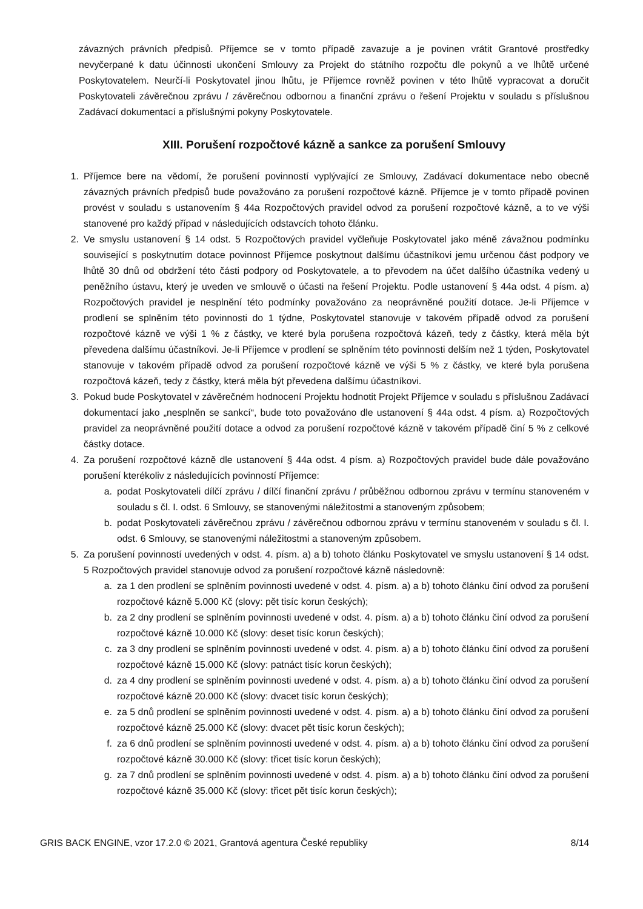závazných právních předpisů. Příjemce se v tomto případě zavazuje a je povinen vrátit Grantové prostředky nevyčerpané k datu účinnosti ukončení Smlouvy za Projekt do státního rozpočtu dle pokynů a ve lhůtě určené Poskytovatelem. Neurčí-li Poskytovatel jinou lhůtu, je Příjemce rovněž povinen v této lhůtě vypracovat a doručit Poskytovateli závěrečnou zprávu / závěrečnou odbornou a finanční zprávu o řešení Projektu v souladu s příslušnou Zadávací dokumentací a příslušnými pokyny Poskytovatele.
XIII. Porušení rozpočtové kázně a sankce za porušení Smlouvy
1. Příjemce bere na vědomí, že porušení povinností vyplývající ze Smlouvy, Zadávací dokumentace nebo obecně závazných právních předpisů bude považováno za porušení rozpočtové kázně. Příjemce je v tomto případě povinen provést v souladu s ustanovením § 44a Rozpočtových pravidel odvod za porušení rozpočtové kázně, a to ve výši stanovené pro každý případ v následujících odstavcích tohoto článku.
2. Ve smyslu ustanovení § 14 odst. 5 Rozpočtových pravidel vyčleňuje Poskytovatel jako méně závažnou podmínku související s poskytnutím dotace povinnost Příjemce poskytnout dalšímu účastníkovi jemu určenou část podpory ve lhůtě 30 dnů od obdržení této části podpory od Poskytovatele, a to převodem na účet dalšího účastníka vedený u peněžního ústavu, který je uveden ve smlouvě o účasti na řešení Projektu. Podle ustanovení § 44a odst. 4 písm. a) Rozpočtových pravidel je nesplnění této podmínky považováno za neoprávněné použití dotace. Je-li Příjemce v prodlení se splněním této povinnosti do 1 týdne, Poskytovatel stanovuje v takovém případě odvod za porušení rozpočtové kázně ve výši 1 % z částky, ve které byla porušena rozpočtová kázeň, tedy z částky, která měla být převedena dalšímu účastníkovi. Je-li Příjemce v prodlení se splněním této povinnosti delším než 1 týden, Poskytovatel stanovuje v takovém případě odvod za porušení rozpočtové kázně ve výši 5 % z částky, ve které byla porušena rozpočtová kázeň, tedy z částky, která měla být převedena dalšímu účastníkovi.
3. Pokud bude Poskytovatel v závěrečném hodnocení Projektu hodnotit Projekt Příjemce v souladu s příslušnou Zadávací dokumentací jako „nesplněn se sankcí“, bude toto považováno dle ustanovení § 44a odst. 4 písm. a) Rozpočtových pravidel za neoprávněné použití dotace a odvod za porušení rozpočtové kázně v takovém případě činí 5 % z celkové částky dotace.
4. Za porušení rozpočtové kázně dle ustanovení § 44a odst. 4 písm. a) Rozpočtových pravidel bude dále považováno porušení kterékoliv z následujících povinností Příjemce:
a. podat Poskytovateli dílčí zprávu / dílčí finanční zprávu / průběžnou odbornou zprávu v termínu stanoveném v souladu s čl. I. odst. 6 Smlouvy, se stanovenými náležitostmi a stanoveným způsobem;
b. podat Poskytovateli závěrečnou zprávu / závěrečnou odbornou zprávu v termínu stanoveném v souladu s čl. I. odst. 6 Smlouvy, se stanovenými náležitostmi a stanoveným způsobem.
5. Za porušení povinností uvedených v odst. 4. písm. a) a b) tohoto článku Poskytovatel ve smyslu ustanovení § 14 odst. 5 Rozpočtových pravidel stanovuje odvod za porušení rozpočtové kázně následovně:
a. za 1 den prodlení se splněním povinnosti uvedené v odst. 4. písm. a) a b) tohoto článku činí odvod za porušení rozpočtové kázně 5.000 Kč (slovy: pět tisíc korun českých);
b. za 2 dny prodlení se splněním povinnosti uvedené v odst. 4. písm. a) a b) tohoto článku činí odvod za porušení rozpočtové kázně 10.000 Kč (slovy: deset tisíc korun českých);
c. za 3 dny prodlení se splněním povinnosti uvedené v odst. 4. písm. a) a b) tohoto článku činí odvod za porušení rozpočtové kázně 15.000 Kč (slovy: patnáct tisíc korun českých);
d. za 4 dny prodlení se splněním povinnosti uvedené v odst. 4. písm. a) a b) tohoto článku činí odvod za porušení rozpočtové kázně 20.000 Kč (slovy: dvacet tisíc korun českých);
e. za 5 dnů prodlení se splněním povinnosti uvedené v odst. 4. písm. a) a b) tohoto článku činí odvod za porušení rozpočtové kázně 25.000 Kč (slovy: dvacet pět tisíc korun českých);
f. za 6 dnů prodlení se splněním povinnosti uvedené v odst. 4. písm. a) a b) tohoto článku činí odvod za porušení rozpočtové kázně 30.000 Kč (slovy: třicet tisíc korun českých);
g. za 7 dnů prodlení se splněním povinnosti uvedené v odst. 4. písm. a) a b) tohoto článku činí odvod za porušení rozpočtové kázně 35.000 Kč (slovy: třicet pět tisíc korun českých);
GRIS BACK ENGINE, vzor 17.2.0 © 2021, Grantová agentura České republiky 8/14